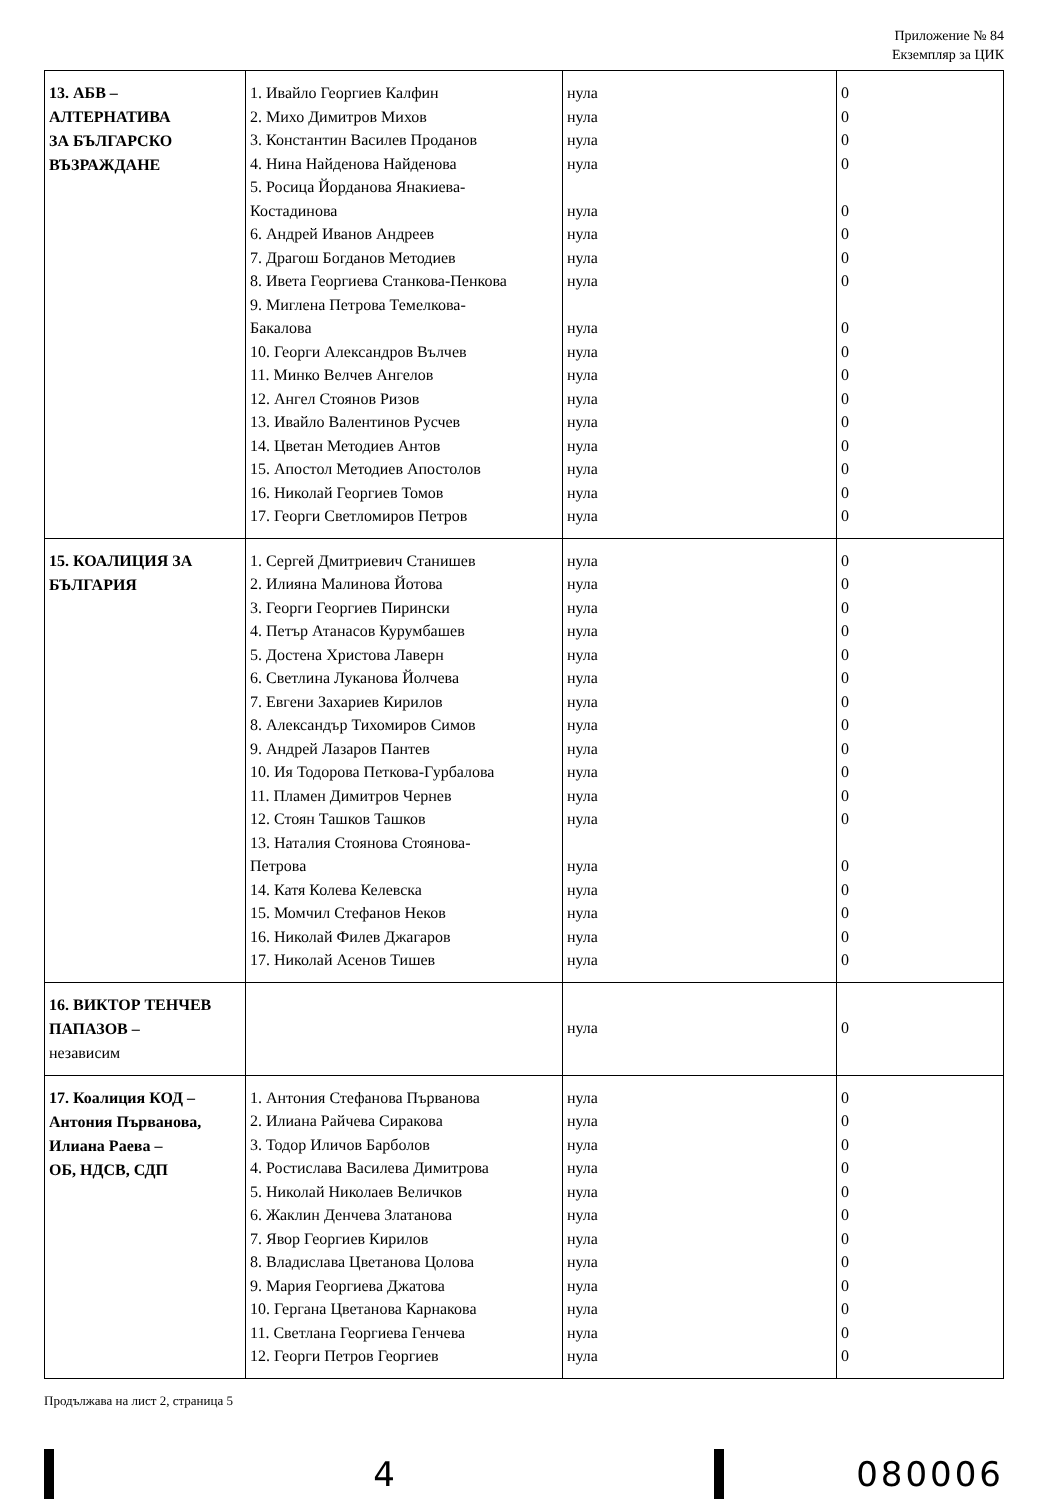Приложение № 84
Екземпляр за ЦИК
| 13. АБВ – АЛТЕРНАТИВА ЗА БЪЛГАРСКО ВЪЗРАЖДАНЕ | 1. Ивайло Георгиев Калфин 2. Михо Димитров Михов 3. Константин Василев Проданов 4. Нина Найденова Найденова 5. Росица Йорданова Янакиева- Костадинова 6. Андрей Иванов Андреев 7. Драгош Богданов Методиев 8. Ивета Георгиева Станкова-Пенкова 9. Миглена Петрова Темелкова- Бакалова 10. Георги Александров Вълчев 11. Минко Велчев Ангелов 12. Ангел Стоянов Ризов 13. Ивайло Валентинов Русчев 14. Цветан Методиев Антов 15. Апостол Методиев Апостолов 16. Николай Георгиев Томов 17. Георги Светломиров Петров | нула нула нула нула нула нула нула нула нула нула нула нула нула нула нула нула нула | 0 0 0 0 0 0 0 0 0 0 0 0 0 0 0 0 0 |
| 15. КОАЛИЦИЯ ЗА БЪЛГАРИЯ | 1. Сергей Дмитриевич Станишев 2. Илияна Малинова Йотова 3. Георги Георгиев Пирински 4. Петър Атанасов Курумбашев 5. Достена Христова Лаверн 6. Светлина Луканова Йолчева 7. Евгени Захариев Кирилов 8. Александър Тихомиров Симов 9. Андрей Лазаров Пантев 10. Ия Тодорова Петкова-Гурбалова 11. Пламен Димитров Чернев 12. Стоян Ташков Ташков 13. Наталия Стоянова Стоянова- Петрова 14. Катя Колева Келевска 15. Момчил Стефанов Неков 16. Николай Филев Джагаров 17. Николай Асенов Тишев | нула нула нула нула нула нула нула нула нула нула нула нула нула нула нула нула нула | 0 0 0 0 0 0 0 0 0 0 0 0 0 0 0 0 0 |
| 16. ВИКТОР ТЕНЧЕВ ПАПАЗОВ – независим | | нула | 0 |
| 17. Коалиция КОД – Антония Първанова, Илиана Раева – ОБ, НДСВ, СДП | 1. Антония Стефанова Първанова 2. Илиана Райчева Сиракова 3. Тодор Иличов Барболов 4. Ростислава Василева Димитрова 5. Николай Николаев Величков 6. Жаклин Денчева Златанова 7. Явор Георгиев Кирилов 8. Владислава Цветанова Цолова 9. Мария Георгиева Джатова 10. Гергана Цветанова Карнакова 11. Светлана Георгиева Генчева 12. Георги Петров Георгиев | нула нула нула нула нула нула нула нула нула нула нула нула | 0 0 0 0 0 0 0 0 0 0 0 0 |
Продължава на лист 2, страница 5
4 080006